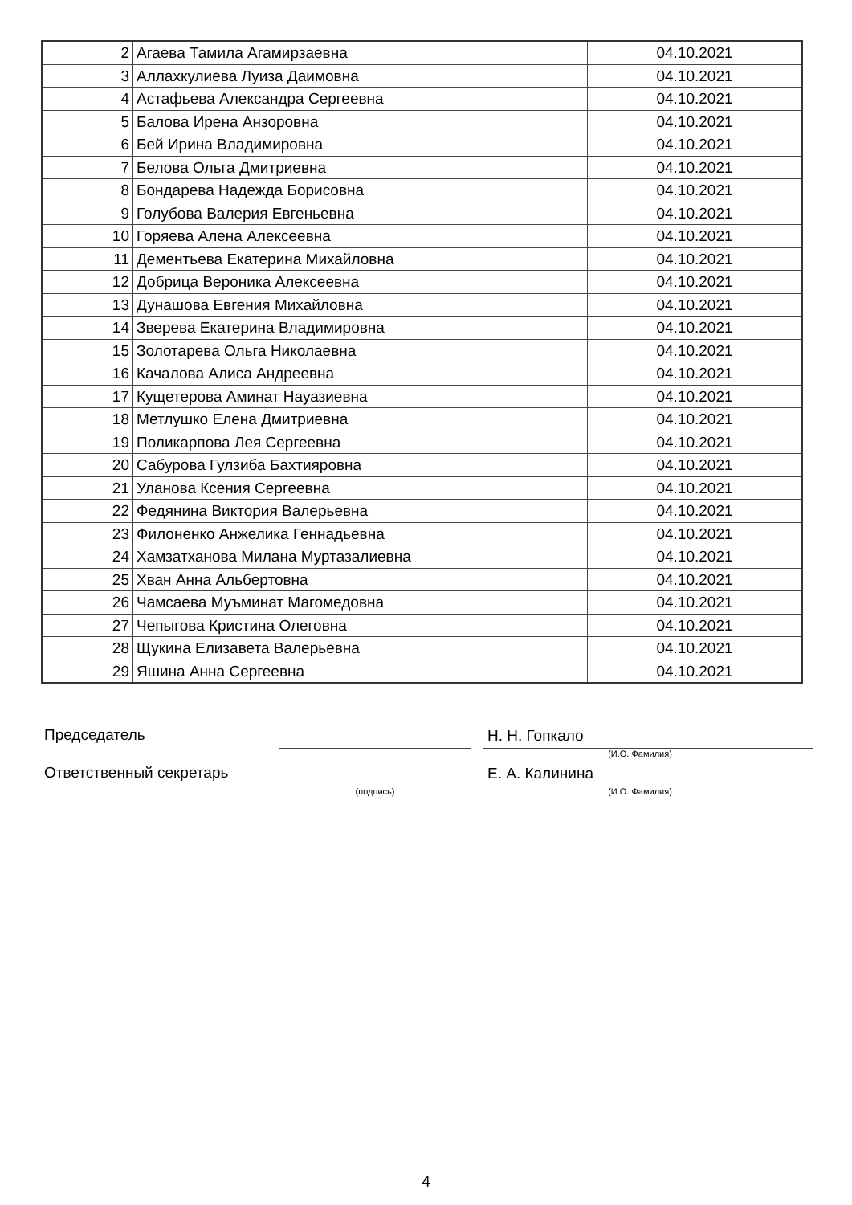| 2 | Агаева Тамила Агамирзаевна | 04.10.2021 |
| 3 | Аллахкулиева Луиза Даимовна | 04.10.2021 |
| 4 | Астафьева Александра Сергеевна | 04.10.2021 |
| 5 | Балова Ирена Анзоровна | 04.10.2021 |
| 6 | Бей Ирина Владимировна | 04.10.2021 |
| 7 | Белова Ольга Дмитриевна | 04.10.2021 |
| 8 | Бондарева Надежда Борисовна | 04.10.2021 |
| 9 | Голубова Валерия Евгеньевна | 04.10.2021 |
| 10 | Горяева Алена Алексеевна | 04.10.2021 |
| 11 | Дементьева Екатерина Михайловна | 04.10.2021 |
| 12 | Добрица Вероника Алексеевна | 04.10.2021 |
| 13 | Дунашова Евгения Михайловна | 04.10.2021 |
| 14 | Зверева Екатерина Владимировна | 04.10.2021 |
| 15 | Золотарева Ольга Николаевна | 04.10.2021 |
| 16 | Качалова Алиса Андреевна | 04.10.2021 |
| 17 | Кущетерова Аминат Науазиевна | 04.10.2021 |
| 18 | Метлушко Елена Дмитриевна | 04.10.2021 |
| 19 | Поликарпова Лея Сергеевна | 04.10.2021 |
| 20 | Сабурова Гулзиба Бахтияровна | 04.10.2021 |
| 21 | Уланова Ксения Сергеевна | 04.10.2021 |
| 22 | Федянина Виктория Валерьевна | 04.10.2021 |
| 23 | Филоненко Анжелика Геннадьевна | 04.10.2021 |
| 24 | Хамзатханова Милана Муртазалиевна | 04.10.2021 |
| 25 | Хван Анна Альбертовна | 04.10.2021 |
| 26 | Чамсаева Муъминат Магомедовна | 04.10.2021 |
| 27 | Чепыгова Кристина Олеговна | 04.10.2021 |
| 28 | Щукина Елизавета Валерьевна | 04.10.2021 |
| 29 | Яшина Анна Сергеевна | 04.10.2021 |
Председатель
Н. Н. Гопкало
(И.О. Фамилия)
Ответственный секретарь
Е. А. Калинина
(подпись) (И.О. Фамилия)
4